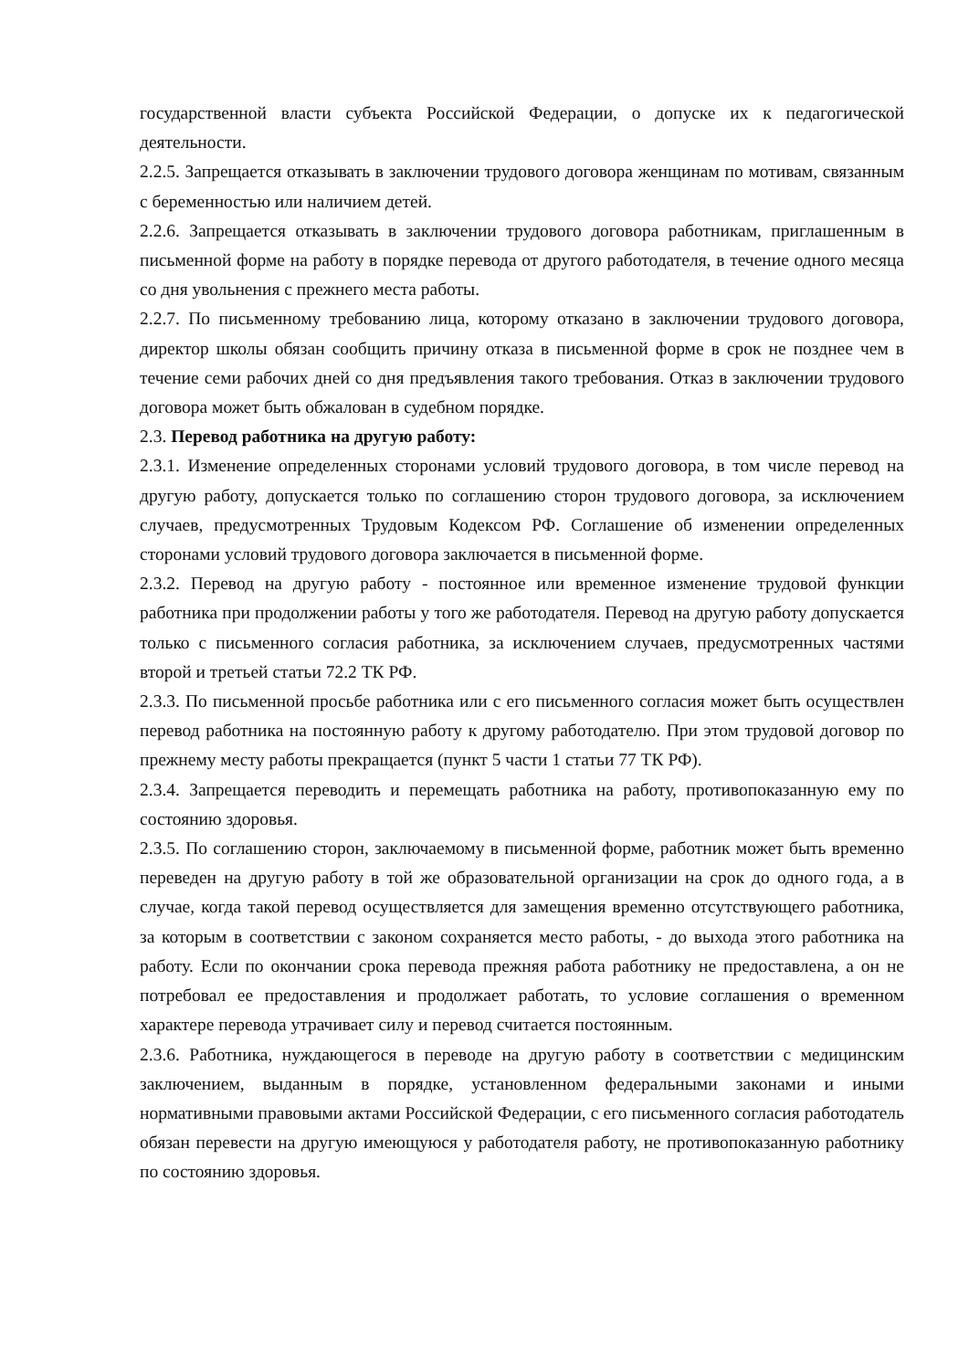государственной власти субъекта Российской Федерации, о допуске их к педагогической деятельности.
2.2.5. Запрещается отказывать в заключении трудового договора женщинам по мотивам, связанным с беременностью или наличием детей.
2.2.6. Запрещается отказывать в заключении трудового договора работникам, приглашенным в письменной форме на работу в порядке перевода от другого работодателя, в течение одного месяца со дня увольнения с прежнего места работы.
2.2.7. По письменному требованию лица, которому отказано в заключении трудового договора, директор школы обязан сообщить причину отказа в письменной форме в срок не позднее чем в течение семи рабочих дней со дня предъявления такого требования. Отказ в заключении трудового договора может быть обжалован в судебном порядке.
2.3. Перевод работника на другую работу:
2.3.1. Изменение определенных сторонами условий трудового договора, в том числе перевод на другую работу, допускается только по соглашению сторон трудового договора, за исключением случаев, предусмотренных Трудовым Кодексом РФ. Соглашение об изменении определенных сторонами условий трудового договора заключается в письменной форме.
2.3.2. Перевод на другую работу - постоянное или временное изменение трудовой функции работника при продолжении работы у того же работодателя. Перевод на другую работу допускается только с письменного согласия работника, за исключением случаев, предусмотренных частями второй и третьей статьи 72.2 ТК РФ.
2.3.3. По письменной просьбе работника или с его письменного согласия может быть осуществлен перевод работника на постоянную работу к другому работодателю. При этом трудовой договор по прежнему месту работы прекращается (пункт 5 части 1 статьи 77 ТК РФ).
2.3.4. Запрещается переводить и перемещать работника на работу, противопоказанную ему по состоянию здоровья.
2.3.5. По соглашению сторон, заключаемому в письменной форме, работник может быть временно переведен на другую работу в той же образовательной организации на срок до одного года, а в случае, когда такой перевод осуществляется для замещения временно отсутствующего работника, за которым в соответствии с законом сохраняется место работы, - до выхода этого работника на работу. Если по окончании срока перевода прежняя работа работнику не предоставлена, а он не потребовал ее предоставления и продолжает работать, то условие соглашения о временном характере перевода утрачивает силу и перевод считается постоянным.
2.3.6. Работника, нуждающегося в переводе на другую работу в соответствии с медицинским заключением, выданным в порядке, установленном федеральными законами и иными нормативными правовыми актами Российской Федерации, с его письменного согласия работодатель обязан перевести на другую имеющуюся у работодателя работу, не противопоказанную работнику по состоянию здоровья.